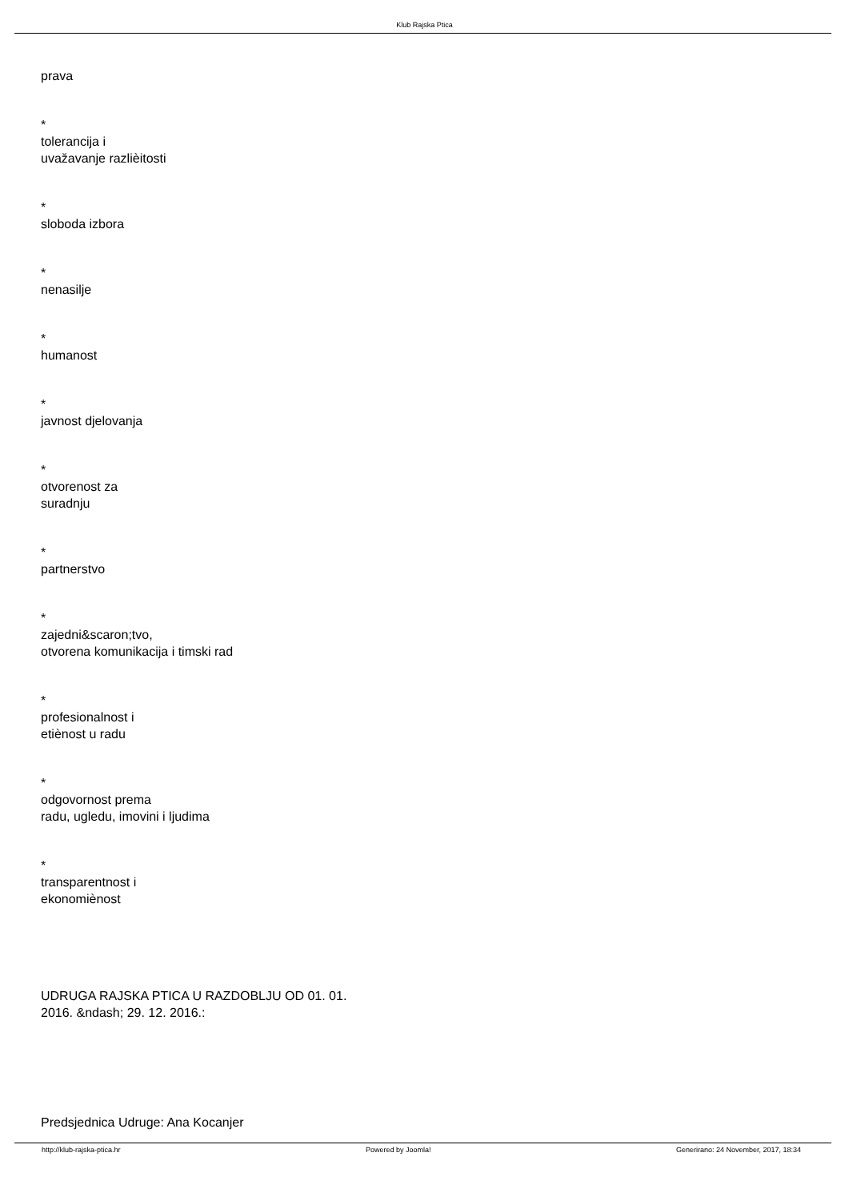Klub Rajska Ptica
prava
*
tolerancija i
uvažavanje razlièitosti
*
sloboda izbora
*
nenasilje
*
humanost
*
javnost djelovanja
*
otvorenost za
suradnju
*
partnerstvo
*
zajedni&scaron;tvo,
otvorena komunikacija i timski rad
*
profesionalnost i
etiènost u radu
*
odgovornost prema
radu, ugledu, imovini i ljudima
*
transparentnost i
ekonomiènost
UDRUGA RAJSKA PTICA U RAZDOBLJU OD 01. 01.
2016. &ndash; 29. 12. 2016.:
Predsjednica Udruge: Ana Kocanjer
http://klub-rajska-ptica.hr Powered by Joomla! Generirano: 24 November, 2017, 18:34